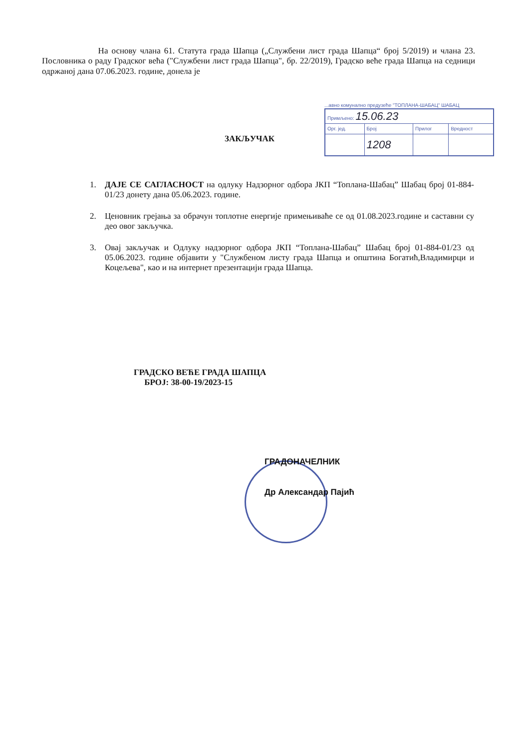На основу члана 61. Статута града Шапца („Службени лист града Шапца“ број 5/2019) и члана 23. Пословника о раду Градског већа ("Службени лист града Шапца", бр. 22/2019), Градско веће града Шапца на седници одржаној дана 07.06.2023. године, донела је
...авно комунално предузеће "ТОПЛАНА-ШАБАЦ" ШАБАЦ
| Примљено: 15.06.23 | | | |
| Oрг. јед. | Број | Прилог | Вредност |
| | 1208 | | |
ЗАКЉУЧАК
1. ДАЈЕ СЕ САГЛАСНОСТ на одлуку Надзорног одбора ЈКП “Топлана-Шабац” Шабац број 01-884-01/23 донету дана 05.06.2023. године.
2. Ценовник грејања за обрачун топлотне енергије примењиваће се од 01.08.2023.године и саставни су део овог закључка.
3. Овај закључак и Одлуку надзорног одбора ЈКП “Топлана-Шабац” Шабац број 01-884-01/23 од 05.06.2023. године објавити у "Службеном листу града Шапца и општина Богатић,Владимирци и Коцељева", као и на интернет презентацији града Шапца.
ГРАДСКО ВЕЋЕ ГРАДА ШАПЦА
БРОЈ: 38-00-19/2023-15
ГРАДОНАЧЕЛНИК
Др Александар Пајић